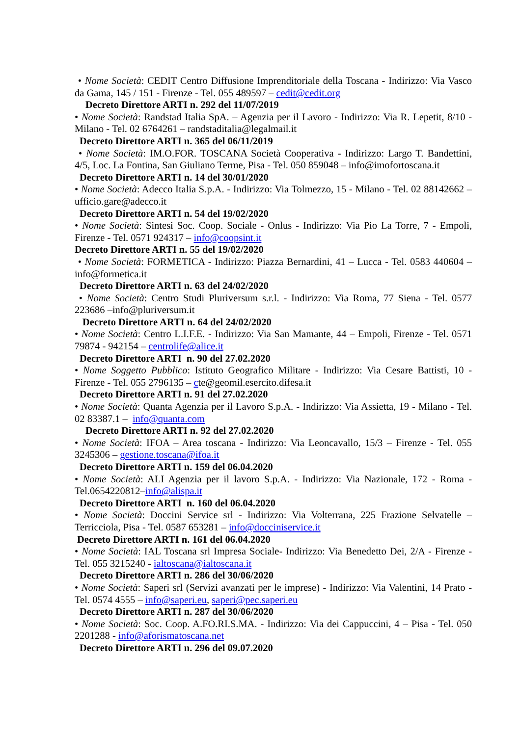• Nome Società: CEDIT Centro Diffusione Imprenditoriale della Toscana - Indirizzo: Via Vasco da Gama, 145 / 151 - Firenze - Tel. 055 489597 – cedit@cedit.org
Decreto Direttore ARTI n. 292 del 11/07/2019
• Nome Società: Randstad Italia SpA. – Agenzia per il Lavoro - Indirizzo: Via R. Lepetit, 8/10 - Milano - Tel. 02 6764261 – randstaditalia@legalmail.it
Decreto Direttore ARTI n. 365 del 06/11/2019
• Nome Società: IM.O.FOR. TOSCANA Società Cooperativa - Indirizzo: Largo T. Bandettini, 4/5, Loc. La Fontina, San Giuliano Terme, Pisa - Tel. 050 859048 – info@imofortoscana.it
Decreto Direttore ARTI n. 14 del 30/01/2020
• Nome Società: Adecco Italia S.p.A. - Indirizzo: Via Tolmezzo, 15 - Milano - Tel. 02 88142662 – ufficio.gare@adecco.it
Decreto Direttore ARTI n. 54 del 19/02/2020
• Nome Società: Sintesi Soc. Coop. Sociale - Onlus - Indirizzo: Via Pio La Torre, 7 - Empoli, Firenze - Tel. 0571 924317 – info@coopsint.it
Decreto Direttore ARTI n. 55 del 19/02/2020
• Nome Società: FORMETICA - Indirizzo: Piazza Bernardini, 41 – Lucca - Tel. 0583 440604 –info@formetica.it
Decreto Direttore ARTI n. 63 del 24/02/2020
• Nome Società: Centro Studi Pluriversum s.r.l. - Indirizzo: Via Roma, 77 Siena - Tel. 0577 223686 –info@pluriversum.it
Decreto Direttore ARTI n. 64 del 24/02/2020
• Nome Società: Centro L.I.F.E. - Indirizzo: Via San Mamante, 44 – Empoli, Firenze - Tel. 0571 79874 - 942154 – centrolife@alice.it
Decreto Direttore ARTI n. 90 del 27.02.2020
• Nome Soggetto Pubblico: Istituto Geografico Militare - Indirizzo: Via Cesare Battisti, 10 - Firenze - Tel. 055 2796135 – cte@geomil.esercito.difesa.it
Decreto Direttore ARTI n. 91 del 27.02.2020
• Nome Società: Quanta Agenzia per il Lavoro S.p.A. - Indirizzo: Via Assietta, 19 - Milano - Tel. 02 83387.1 – info@quanta.com
Decreto Direttore ARTI n. 92 del 27.02.2020
• Nome Società: IFOA – Area toscana - Indirizzo: Via Leoncavallo, 15/3 – Firenze - Tel. 055 3245306 – gestione.toscana@ifoa.it
Decreto Direttore ARTI n. 159 del 06.04.2020
• Nome Società: ALI Agenzia per il lavoro S.p.A. - Indirizzo: Via Nazionale, 172 - Roma - Tel.0654220812–info@alispa.it
Decreto Direttore ARTI n. 160 del 06.04.2020
• Nome Società: Doccini Service srl - Indirizzo: Via Volterrana, 225 Frazione Selvatelle – Terricciola, Pisa - Tel. 0587 653281 – info@docciniservice.it
Decreto Direttore ARTI n. 161 del 06.04.2020
• Nome Società: IAL Toscana srl Impresa Sociale- Indirizzo: Via Benedetto Dei, 2/A - Firenze - Tel. 055 3215240 - ialtoscana@ialtoscana.it
Decreto Direttore ARTI n. 286 del 30/06/2020
• Nome Società: Saperi srl (Servizi avanzati per le imprese) - Indirizzo: Via Valentini, 14 Prato - Tel. 0574 4555 – info@saperi.eu, saperi@pec.saperi.eu
Decreto Direttore ARTI n. 287 del 30/06/2020
• Nome Società: Soc. Coop. A.FO.RI.S.MA. - Indirizzo: Via dei Cappuccini, 4 – Pisa - Tel. 050 2201288 - info@aforismatoscana.net
Decreto Direttore ARTI n. 296 del 09.07.2020